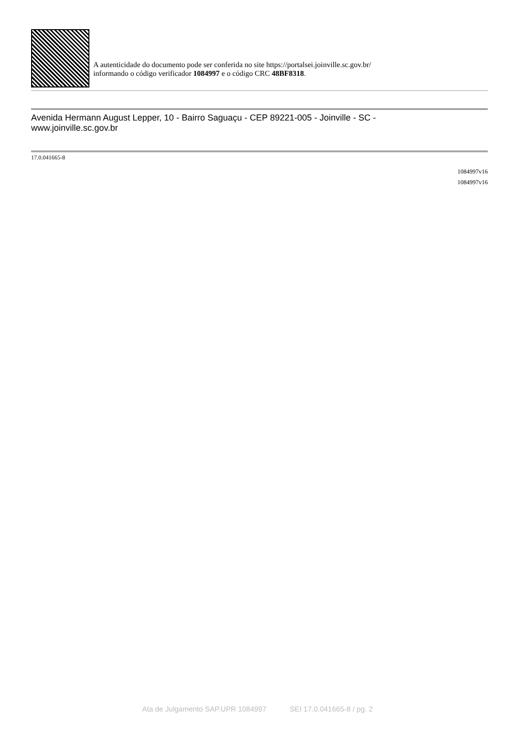A autenticidade do documento pode ser conferida no site https://portalsei.joinville.sc.gov.br/
informando o código verificador 1084997 e o código CRC 48BF8318.
Avenida Hermann August Lepper, 10 - Bairro Saguaçu - CEP 89221-005 - Joinville - SC -
www.joinville.sc.gov.br
17.0.041665-8
1084997v16
1084997v16
Ata de Julgamento SAP.UPR 1084997 SEI 17.0.041665-8 / pg. 2